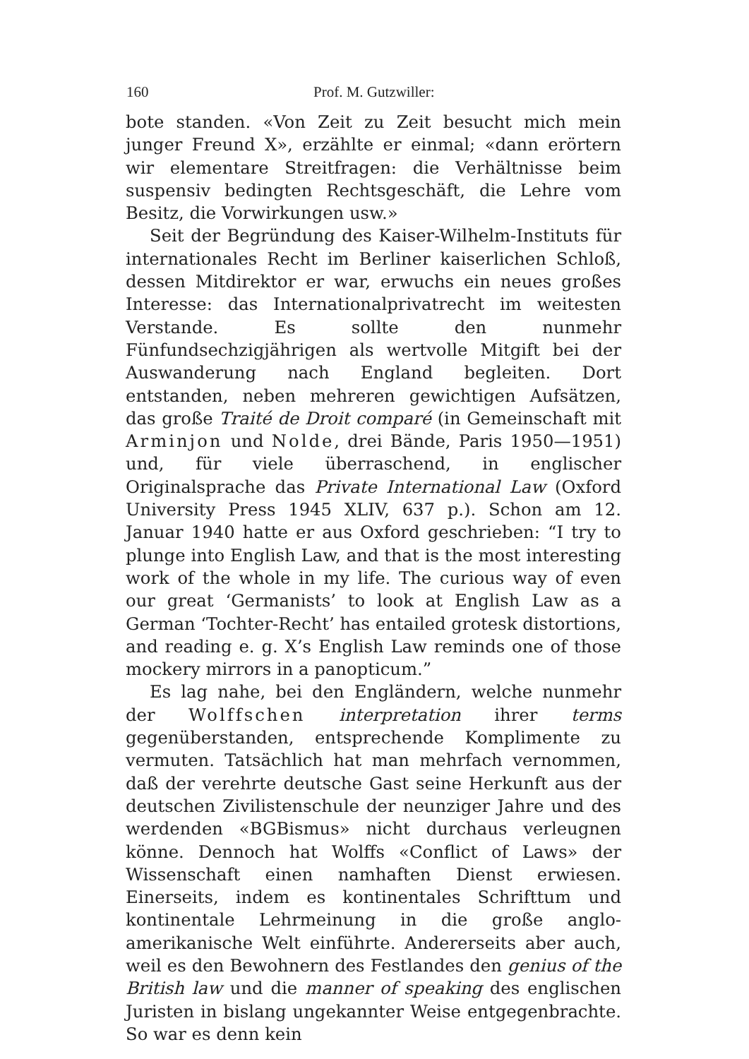160 Prof. M. Gutzwiller:
bote standen. «Von Zeit zu Zeit besucht mich mein junger Freund X», erzählte er einmal; «dann erörtern wir elementare Streitfragen: die Verhältnisse beim suspensiv bedingten Rechtsgeschäft, die Lehre vom Besitz, die Vorwirkungen usw.»
Seit der Begründung des Kaiser-Wilhelm-Instituts für internationales Recht im Berliner kaiserlichen Schloß, dessen Mitdirektor er war, erwuchs ein neues großes Interesse: das Internationalprivatrecht im weitesten Verstande. Es sollte den nunmehr Fünfundsechzigjährigen als wertvolle Mitgift bei der Auswanderung nach England begleiten. Dort entstanden, neben mehreren gewichtigen Aufsätzen, das große Traité de Droit comparé (in Gemeinschaft mit Arminjon und Nolde, drei Bände, Paris 1950—1951) und, für viele überraschend, in englischer Originalsprache das Private International Law (Oxford University Press 1945 XLIV, 637 p.). Schon am 12. Januar 1940 hatte er aus Oxford geschrieben: “I try to plunge into English Law, and that is the most interesting work of the whole in my life. The curious way of even our great ‘Germanists’ to look at English Law as a German ‘Tochter-Recht’ has entailed grotesk distortions, and reading e. g. X’s English Law reminds one of those mockery mirrors in a panopticum.”
Es lag nahe, bei den Engländern, welche nunmehr der Wolffschen interpretation ihrer terms gegenüberstanden, entsprechende Komplimente zu vermuten. Tatsächlich hat man mehrfach vernommen, daß der verehrte deutsche Gast seine Herkunft aus der deutschen Zivilistenschule der neunziger Jahre und des werdenden «BGBismus» nicht durchaus verleugnen könne. Dennoch hat Wolffs «Conflict of Laws» der Wissenschaft einen namhaften Dienst erwiesen. Einerseits, indem es kontinentales Schrifttum und kontinentale Lehrmeinung in die große anglo-amerikanische Welt einführte. Andererseits aber auch, weil es den Bewohnern des Festlandes den genius of the British law und die manner of speaking des englischen Juristen in bislang ungekannter Weise entgegenbrachte. So war es denn kein